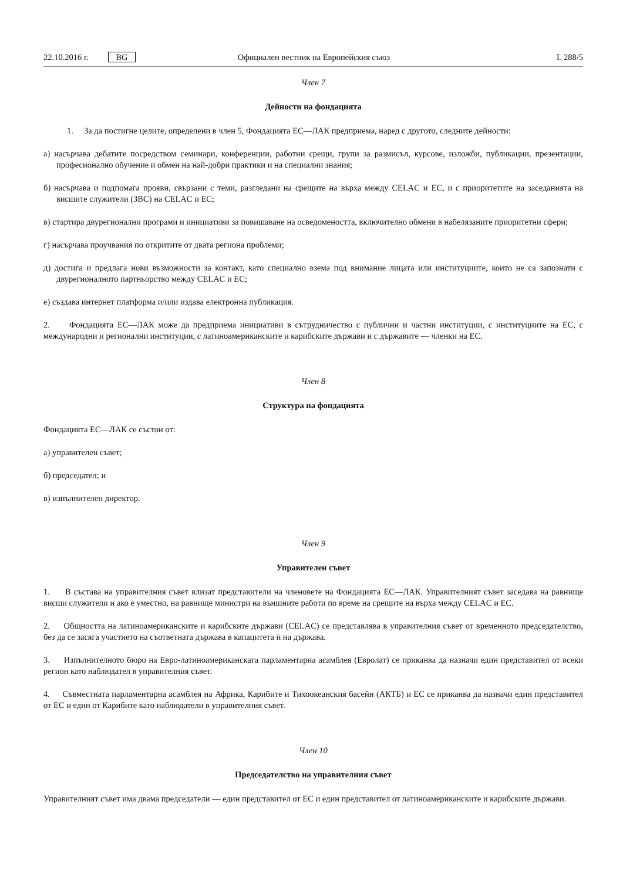22.10.2016 г. BG Официален вестник на Европейския съюз L 288/5
Член 7
Дейности на фондацията
1. За да постигне целите, определени в член 5, Фондацията ЕС—ЛАК предприема, наред с другото, следните дейности:
а) насърчава дебатите посредством семинари, конференции, работни срещи, групи за размисъл, курсове, изложби, публикации, презентации, професионално обучение и обмен на най-добри практики и на специални знания;
б) насърчава и подпомага прояви, свързани с теми, разгледани на срещите на върха между CELAC и ЕС, и с приоритетите на заседанията на висшите служители (ЗВС) на CELAC и ЕС;
в) стартира двурегионални програми и инициативи за повишаване на осведомеността, включително обмени в набелязаните приоритетни сфери;
г) насърчава проучвания по откритите от двата региона проблеми;
д) достига и предлага нови възможности за контакт, като специално взема под внимание лицата или институциите, които не са запознати с двурегионалното партньорство между CELAC и ЕС;
е) създава интернет платформа и/или издава електронна публикация.
2. Фондацията ЕС—ЛАК може да предприема инициативи в сътрудничество с публични и частни институции, с институциите на ЕС, с международни и регионални институции, с латиноамериканските и карибските държави и с държавите — членки на ЕС.
Член 8
Структура на фондацията
Фондацията ЕС—ЛАК се състои от:
а) управителен съвет;
б) председател; и
в) изпълнителен директор.
Член 9
Управителен съвет
1. В състава на управителния съвет влизат представители на членовете на Фондацията ЕС—ЛАК. Управителният съвет заседава на равнище висши служители и ако е уместно, на равнище министри на външните работи по време на срещите на върха между CELAC и ЕС.
2. Общността на латиноамериканските и карибските държави (CELAC) се представлява в управителния съвет от временното председателство, без да се засяга участието на съответната държава в капацитета ѝ на държава.
3. Изпълнителното бюро на Евро-латиноамериканската парламентарна асамблея (Евролат) се приканва да назначи един представител от всеки регион като наблюдател в управителния съвет.
4. Съвместната парламентарна асамблея на Африка, Карибите и Тихоокеанския басейн (АКТБ) и ЕС се приканва да назначи един представител от ЕС и един от Карибите като наблюдатели в управителния съвет.
Член 10
Председателство на управителния съвет
Управителният съвет има двама председатели — един представител от ЕС и един представител от латиноамериканските и карибските държави.